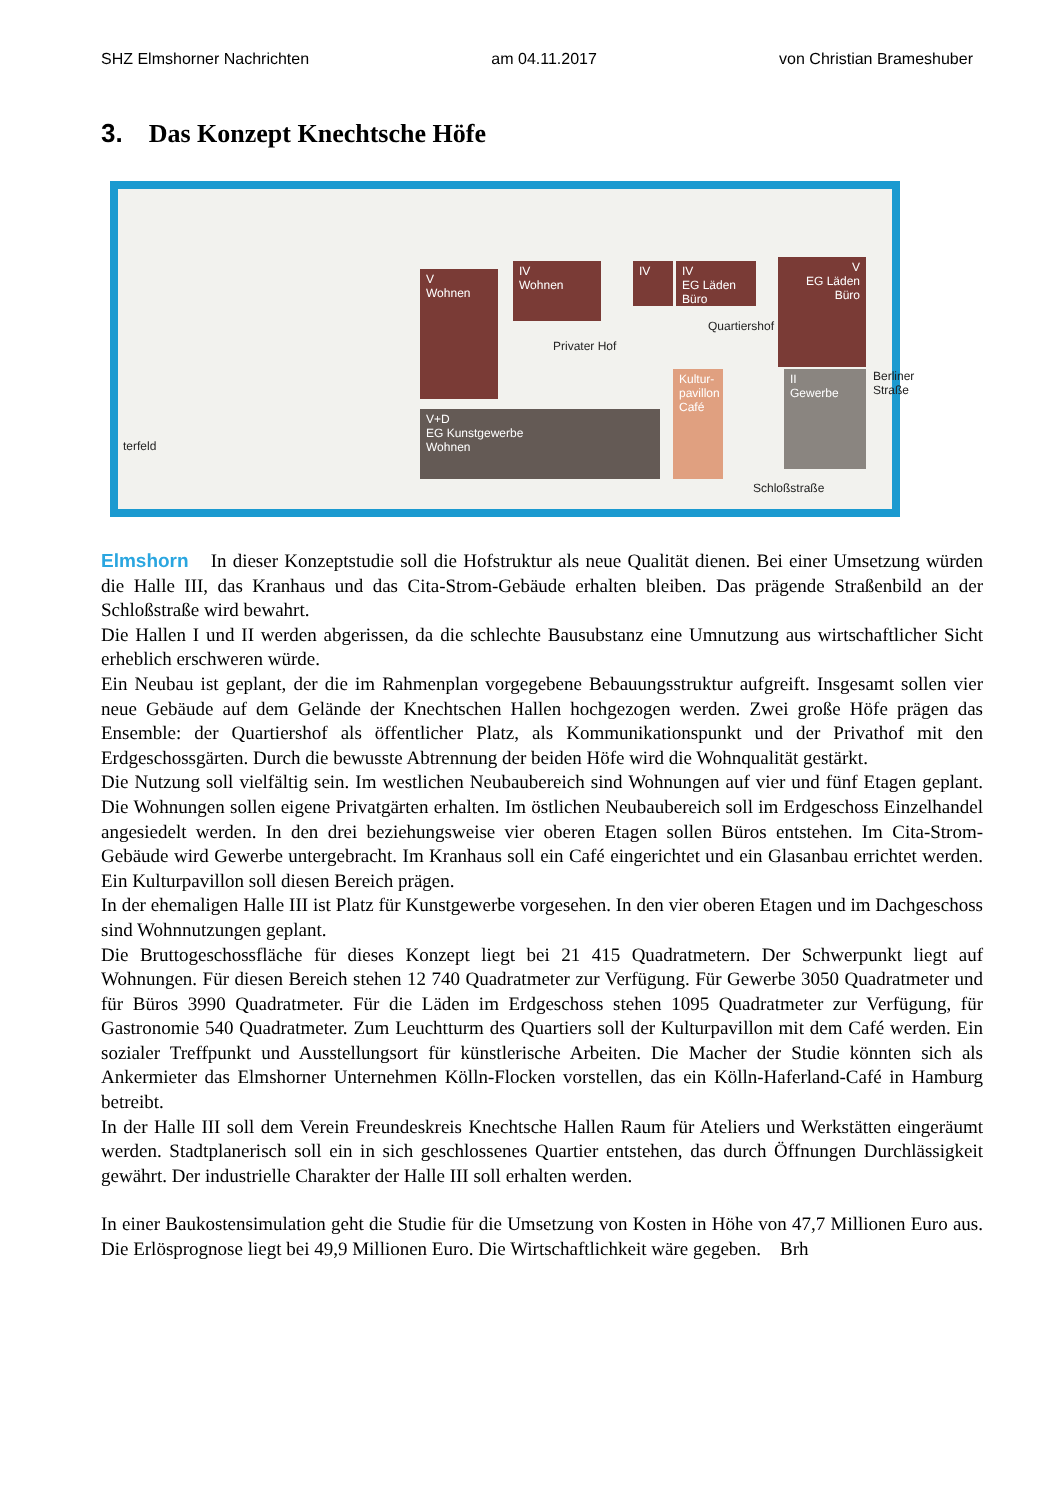SHZ Elmshorner Nachrichten am 04.11.2017 von Christian Brameshuber
3. Das Konzept Knechtsche Höfe
V
Wohnen
IV
Wohnen
IV
IV
EG Läden
Büro
V
EG Läden
Büro
V+D
EG Kunstgewerbe
Wohnen
Kultur-
pavillon
Café
II
Gewerbe
Privater Hof
Quartiershof
Schloßstraße
Berliner Straße
terfeld
Elmshorn In dieser Konzeptstudie soll die Hofstruktur als neue Qualität dienen. Bei einer Umsetzung würden die Halle III, das Kranhaus und das Cita-Strom-Gebäude erhalten bleiben. Das prägende Straßenbild an der Schloßstraße wird bewahrt.
Die Hallen I und II werden abgerissen, da die schlechte Bausubstanz eine Umnutzung aus wirtschaftlicher Sicht erheblich erschweren würde.
Ein Neubau ist geplant, der die im Rahmenplan vorgegebene Bebauungsstruktur aufgreift. Insgesamt sollen vier neue Gebäude auf dem Gelände der Knechtschen Hallen hochgezogen werden. Zwei große Höfe prägen das Ensemble: der Quartiershof als öffentlicher Platz, als Kommunikationspunkt und der Privathof mit den Erdgeschossgärten. Durch die bewusste Abtrennung der beiden Höfe wird die Wohnqualität gestärkt.
Die Nutzung soll vielfältig sein. Im westlichen Neubaubereich sind Wohnungen auf vier und fünf Etagen geplant. Die Wohnungen sollen eigene Privatgärten erhalten. Im östlichen Neubaubereich soll im Erdgeschoss Einzelhandel angesiedelt werden. In den drei beziehungsweise vier oberen Etagen sollen Büros entstehen. Im Cita-Strom-Gebäude wird Gewerbe untergebracht. Im Kranhaus soll ein Café eingerichtet und ein Glasanbau errichtet werden. Ein Kulturpavillon soll diesen Bereich prägen.
In der ehemaligen Halle III ist Platz für Kunstgewerbe vorgesehen. In den vier oberen Etagen und im Dachgeschoss sind Wohnnutzungen geplant.
Die Bruttogeschossfläche für dieses Konzept liegt bei 21 415 Quadratmetern. Der Schwerpunkt liegt auf Wohnungen. Für diesen Bereich stehen 12 740 Quadratmeter zur Verfügung. Für Gewerbe 3050 Quadratmeter und für Büros 3990 Quadratmeter. Für die Läden im Erdgeschoss stehen 1095 Quadratmeter zur Verfügung, für Gastronomie 540 Quadratmeter. Zum Leuchtturm des Quartiers soll der Kulturpavillon mit dem Café werden. Ein sozialer Treffpunkt und Ausstellungsort für künstlerische Arbeiten. Die Macher der Studie könnten sich als Ankermieter das Elmshorner Unternehmen Kölln-Flocken vorstellen, das ein Kölln-Haferland-Café in Hamburg betreibt.
In der Halle III soll dem Verein Freundeskreis Knechtsche Hallen Raum für Ateliers und Werkstätten eingeräumt werden. Stadtplanerisch soll ein in sich geschlossenes Quartier entstehen, das durch Öffnungen Durchlässigkeit gewährt. Der industrielle Charakter der Halle III soll erhalten werden.
In einer Baukostensimulation geht die Studie für die Umsetzung von Kosten in Höhe von 47,7 Millionen Euro aus. Die Erlösprognose liegt bei 49,9 Millionen Euro. Die Wirtschaftlichkeit wäre gegeben. Brh